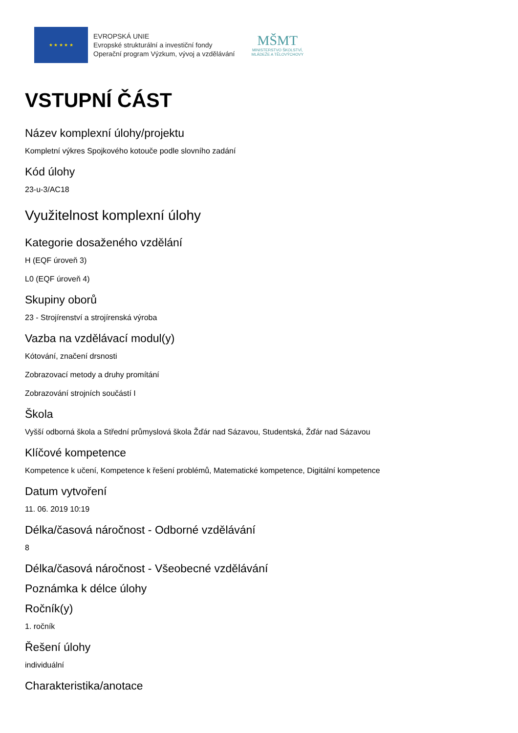★ ★ ★ ★ ★
EVROPSKÁ UNIE
Evropské strukturální a investiční fondy
Operační program Výzkum, vývoj a vzdělávání
MŠMT
MINISTERSTVO ŠKOLSTVÍ,
MLÁDEŽE A TĚLOVÝCHOVY
VSTUPNÍ ČÁST
Název komplexní úlohy/projektu
Kompletní výkres Spojkového kotouče podle slovního zadání
Kód úlohy
23-u-3/AC18
Využitelnost komplexní úlohy
Kategorie dosaženého vzdělání
H (EQF úroveň 3)
L0 (EQF úroveň 4)
Skupiny oborů
23 - Strojírenství a strojírenská výroba
Vazba na vzdělávací modul(y)
Kótování, značení drsnosti
Zobrazovací metody a druhy promítání
Zobrazování strojních součástí I
Škola
Vyšší odborná škola a Střední průmyslová škola Žďár nad Sázavou, Studentská, Žďár nad Sázavou
Klíčové kompetence
Kompetence k učení, Kompetence k řešení problémů, Matematické kompetence, Digitální kompetence
Datum vytvoření
11. 06. 2019 10:19
Délka/časová náročnost - Odborné vzdělávání
8
Délka/časová náročnost - Všeobecné vzdělávání
Poznámka k délce úlohy
Ročník(y)
1. ročník
Řešení úlohy
individuální
Charakteristika/anotace